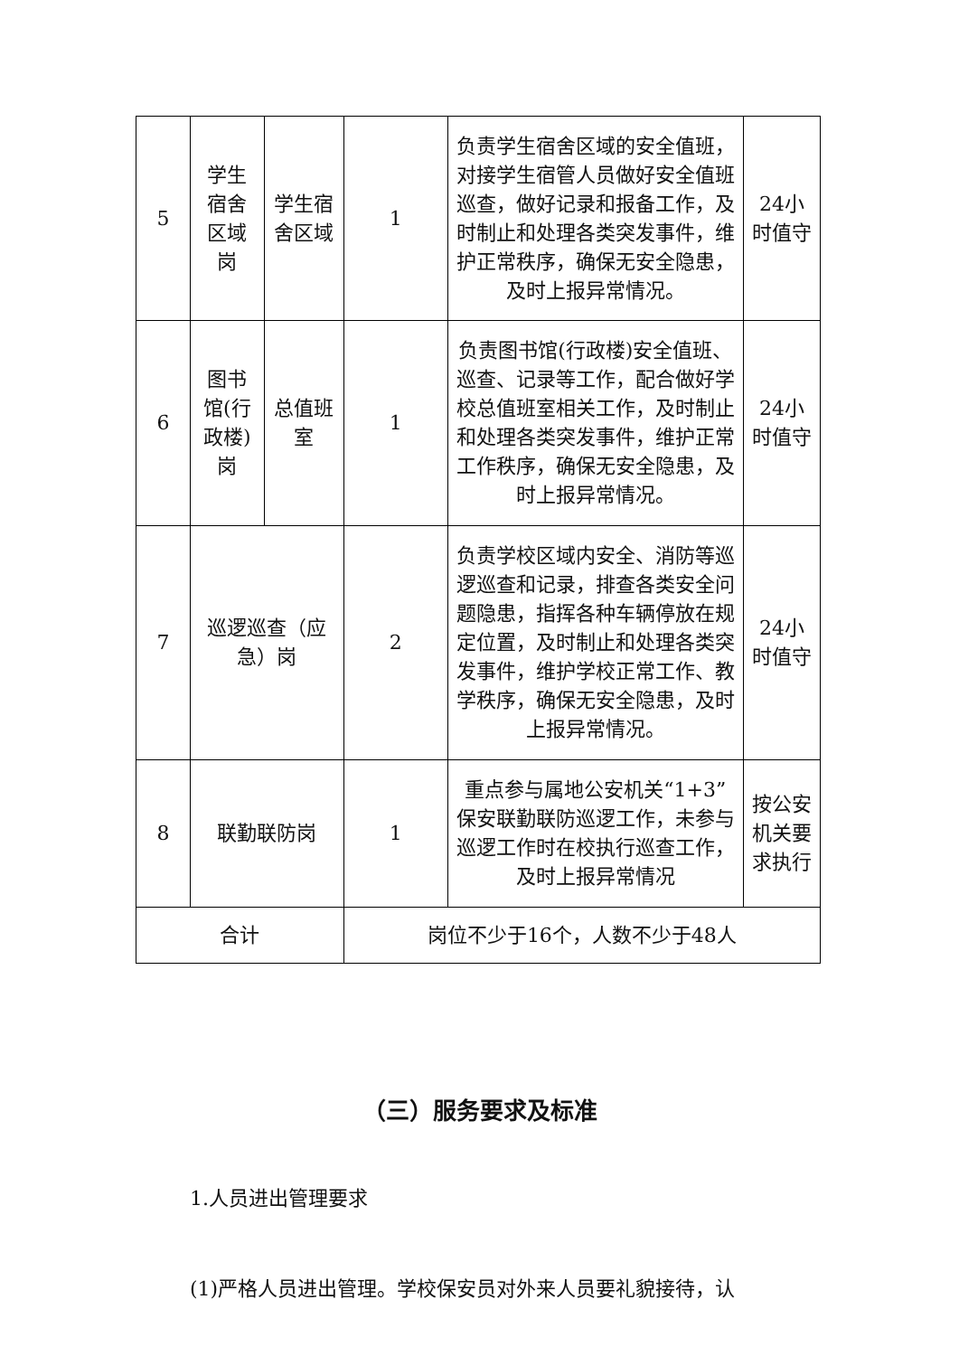| 5 | 学生宿舍区域岗 | 学生宿舍区域 | 1 | 负责学生宿舍区域的安全值班，对接学生宿管人员做好安全值班巡查，做好记录和报备工作，及时制止和处理各类突发事件，维护正常秩序，确保无安全隐患，及时上报异常情况。 | 24小时值守 |
| 6 | 图书馆(行政楼)岗 | 总值班室 | 1 | 负责图书馆(行政楼)安全值班、巡查、记录等工作，配合做好学校总值班室相关工作，及时制止和处理各类突发事件，维护正常工作秩序，确保无安全隐患，及时上报异常情况。 | 24小时值守 |
| 7 | 巡逻巡查（应急）岗 | | 2 | 负责学校区域内安全、消防等巡逻巡查和记录，排查各类安全问题隐患，指挥各种车辆停放在规定位置，及时制止和处理各类突发事件，维护学校正常工作、教学秩序，确保无安全隐患，及时上报异常情况。 | 24小时值守 |
| 8 | 联勤联防岗 | | 1 | 重点参与属地公安机关“1+3”保安联勤联防巡逻工作，未参与巡逻工作时在校执行巡查工作，及时上报异常情况 | 按公安机关要求执行 |
| 合计 | | | 岗位不少于16个，人数不少于48人 | | |
（三）服务要求及标准
1.人员进出管理要求
(1)严格人员进出管理。学校保安员对外来人员要礼貌接待，认